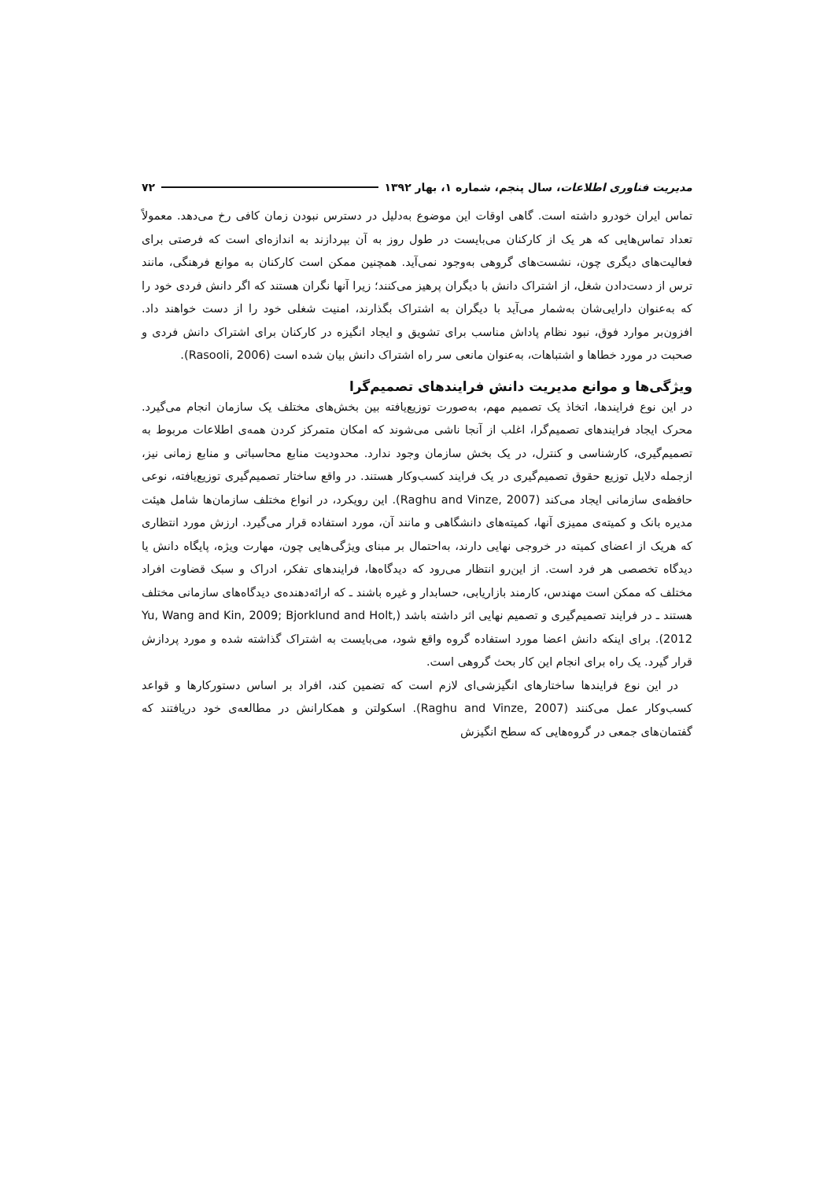مدیریت فناوری اطلاعات، سال پنجم، شماره ۱، بهار ۱۳۹۲ ۷۲
تماس ایران خودرو داشته است. گاهی اوقات این موضوع به‌دلیل در دسترس نبودن زمان کافی رخ می‌دهد. معمولاً تعداد تماس‌هایی که هر یک از کارکنان می‌بایست در طول روز به آن بپردازند به اندازه‌ای است که فرصتی برای فعالیت‌های دیگری چون، نشست‌های گروهی به‌وجود نمی‌آید. همچنین ممکن است کارکنان به موانع فرهنگی، مانند ترس از دست‌دادن شغل، از اشتراک دانش با دیگران پرهیز می‌کنند؛ زیرا آنها نگران هستند که اگر دانش فردی خود را که به‌عنوان دارایی‌شان به‌شمار می‌آید با دیگران به اشتراک بگذارند، امنیت شغلی خود را از دست خواهند داد. افزون‌بر موارد فوق، نبود نظام پاداش مناسب برای تشویق و ایجاد انگیزه در کارکنان برای اشتراک دانش فردی و صحبت در مورد خطاها و اشتباهات، به‌عنوان مانعی سر راه اشتراک دانش بیان شده است (Rasooli, 2006).
ویژگی‌ها و موانع مدیریت دانش فرایندهای تصمیم‌گرا
در این نوع فرایندها، اتخاذ یک تصمیم مهم، به‌صورت توزیع‌یافته بین بخش‌های مختلف یک سازمان انجام می‌گیرد. محرک ایجاد فرایندهای تصمیم‌گرا، اغلب از آنجا ناشی می‌شوند که امکان متمرکز کردن همه‌ی اطلاعات مربوط به تصمیم‌گیری، کارشناسی و کنترل، در یک بخش سازمان وجود ندارد. محدودیت منابع محاسباتی و منابع زمانی نیز، ازجمله دلایل توزیع حقوق تصمیم‌گیری در یک فرایند کسب‌وکار هستند. در واقع ساختار تصمیم‌گیری توزیع‌یافته، نوعی حافظه‌ی سازمانی ایجاد می‌کند (Raghu and Vinze, 2007). این رویکرد، در انواع مختلف سازمان‌ها شامل هیئت مدیره بانک و کمیته‌ی ممیزی آنها، کمیته‌های دانشگاهی و مانند آن، مورد استفاده قرار می‌گیرد. ارزش مورد انتظاری که هریک از اعضای کمیته در خروجی نهایی دارند، به‌احتمال بر مبنای ویژگی‌هایی چون، مهارت ویژه، پایگاه دانش یا دیدگاه تخصصی هر فرد است. از این‌رو انتظار می‌رود که دیدگاه‌ها، فرایندهای تفکر، ادراک و سبک قضاوت افراد مختلف که ممکن است مهندس، کارمند بازاریابی، حسابدار و غیره باشند ـ که ارائه‌دهنده‌ی دیدگاه‌های سازمانی مختلف هستند ـ در فرایند تصمیم‌گیری و تصمیم نهایی اثر داشته باشد (Yu, Wang and Kin, 2009; Bjorklund and Holt, 2012). برای اینکه دانش اعضا مورد استفاده گروه واقع شود، می‌بایست به اشتراک گذاشته شده و مورد پردازش قرار گیرد. یک راه برای انجام این کار بحث گروهی است.
در این نوع فرایندها ساختارهای انگیزشی‌ای لازم است که تضمین کند، افراد بر اساس دستورکارها و قواعد کسب‌وکار عمل می‌کنند (Raghu and Vinze, 2007). اسکولتن و همکارانش در مطالعه‌ی خود دریافتند که گفتمان‌های جمعی در گروه‌هایی که سطح انگیزش